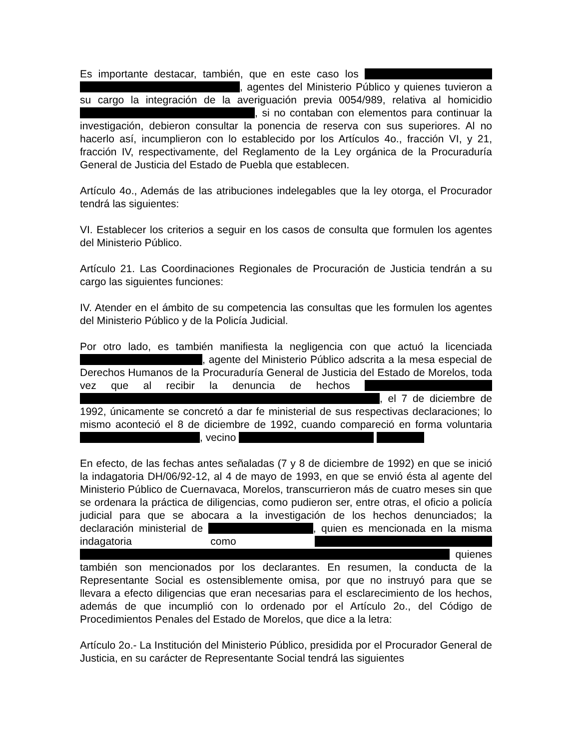Es importante destacar, también, que en este caso los , agentes del Ministerio Público y quienes tuvieron a su cargo la integración de la averiguación previa 0054/989, relativa al homicidio , si no contaban con elementos para continuar la investigación, debieron consultar la ponencia de reserva con sus superiores. Al no hacerlo así, incumplieron con lo establecido por los Artículos 4o., fracción VI, y 21, fracción IV, respectivamente, del Reglamento de la Ley orgánica de la Procuraduría General de Justicia del Estado de Puebla que establecen.
Artículo 4o., Además de las atribuciones indelegables que la ley otorga, el Procurador tendrá las siguientes:
VI. Establecer los criterios a seguir en los casos de consulta que formulen los agentes del Ministerio Público.
Artículo 21. Las Coordinaciones Regionales de Procuración de Justicia tendrán a su cargo las siguientes funciones:
IV. Atender en el ámbito de su competencia las consultas que les formulen los agentes del Ministerio Público y de la Policía Judicial.
Por otro lado, es también manifiesta la negligencia con que actuó la licenciada , agente del Ministerio Público adscrita a la mesa especial de Derechos Humanos de la Procuraduría General de Justicia del Estado de Morelos, toda vez que al recibir la denuncia de hechos , el 7 de diciembre de 1992, únicamente se concretó a dar fe ministerial de sus respectivas declaraciones; lo mismo aconteció el 8 de diciembre de 1992, cuando compareció en forma voluntaria , vecino
En efecto, de las fechas antes señaladas (7 y 8 de diciembre de 1992) en que se inició la indagatoria DH/06/92-12, al 4 de mayo de 1993, en que se envió ésta al agente del Ministerio Público de Cuernavaca, Morelos, transcurrieron más de cuatro meses sin que se ordenara la práctica de diligencias, como pudieron ser, entre otras, el oficio a policía judicial para que se abocara a la investigación de los hechos denunciados; la declaración ministerial de , quien es mencionada en la misma indagatoria como quienes también son mencionados por los declarantes. En resumen, la conducta de la Representante Social es ostensiblemente omisa, por que no instruyó para que se llevara a efecto diligencias que eran necesarias para el esclarecimiento de los hechos, además de que incumplió con lo ordenado por el Artículo 2o., del Código de Procedimientos Penales del Estado de Morelos, que dice a la letra:
Artículo 2o.- La Institución del Ministerio Público, presidida por el Procurador General de Justicia, en su carácter de Representante Social tendrá las siguientes